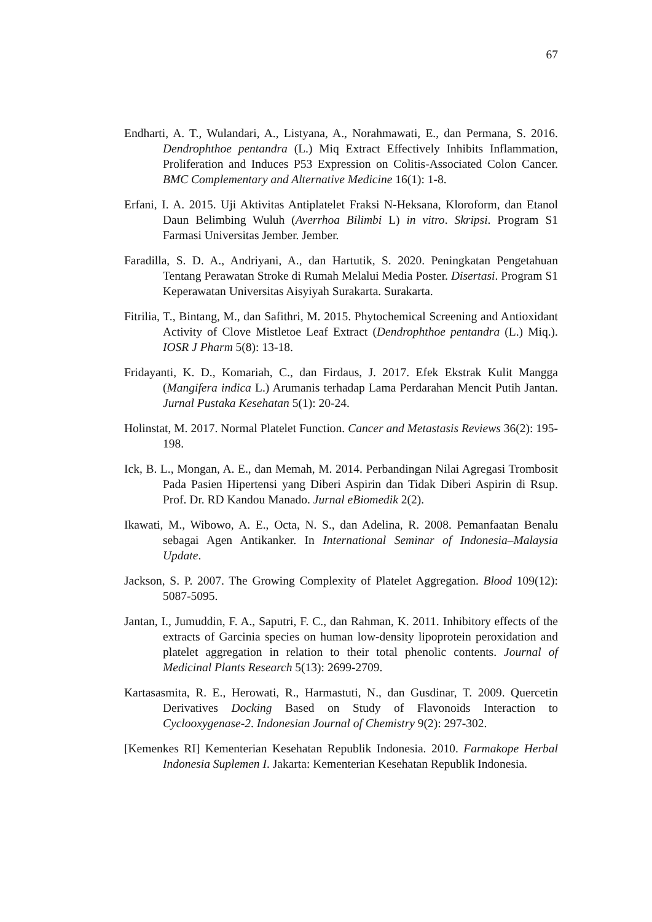67
Endharti, A. T., Wulandari, A., Listyana, A., Norahmawati, E., dan Permana, S. 2016. Dendrophthoe pentandra (L.) Miq Extract Effectively Inhibits Inflammation, Proliferation and Induces P53 Expression on Colitis-Associated Colon Cancer. BMC Complementary and Alternative Medicine 16(1): 1-8.
Erfani, I. A. 2015. Uji Aktivitas Antiplatelet Fraksi N-Heksana, Kloroform, dan Etanol Daun Belimbing Wuluh (Averrhoa Bilimbi L) in vitro. Skripsi. Program S1 Farmasi Universitas Jember. Jember.
Faradilla, S. D. A., Andriyani, A., dan Hartutik, S. 2020. Peningkatan Pengetahuan Tentang Perawatan Stroke di Rumah Melalui Media Poster. Disertasi. Program S1 Keperawatan Universitas Aisyiyah Surakarta. Surakarta.
Fitrilia, T., Bintang, M., dan Safithri, M. 2015. Phytochemical Screening and Antioxidant Activity of Clove Mistletoe Leaf Extract (Dendrophthoe pentandra (L.) Miq.). IOSR J Pharm 5(8): 13-18.
Fridayanti, K. D., Komariah, C., dan Firdaus, J. 2017. Efek Ekstrak Kulit Mangga (Mangifera indica L.) Arumanis terhadap Lama Perdarahan Mencit Putih Jantan. Jurnal Pustaka Kesehatan 5(1): 20-24.
Holinstat, M. 2017. Normal Platelet Function. Cancer and Metastasis Reviews 36(2): 195-198.
Ick, B. L., Mongan, A. E., dan Memah, M. 2014. Perbandingan Nilai Agregasi Trombosit Pada Pasien Hipertensi yang Diberi Aspirin dan Tidak Diberi Aspirin di Rsup. Prof. Dr. RD Kandou Manado. Jurnal eBiomedik 2(2).
Ikawati, M., Wibowo, A. E., Octa, N. S., dan Adelina, R. 2008. Pemanfaatan Benalu sebagai Agen Antikanker. In International Seminar of Indonesia–Malaysia Update.
Jackson, S. P. 2007. The Growing Complexity of Platelet Aggregation. Blood 109(12): 5087-5095.
Jantan, I., Jumuddin, F. A., Saputri, F. C., dan Rahman, K. 2011. Inhibitory effects of the extracts of Garcinia species on human low-density lipoprotein peroxidation and platelet aggregation in relation to their total phenolic contents. Journal of Medicinal Plants Research 5(13): 2699-2709.
Kartasasmita, R. E., Herowati, R., Harmastuti, N., dan Gusdinar, T. 2009. Quercetin Derivatives Docking Based on Study of Flavonoids Interaction to Cyclooxygenase-2. Indonesian Journal of Chemistry 9(2): 297-302.
[Kemenkes RI] Kementerian Kesehatan Republik Indonesia. 2010. Farmakope Herbal Indonesia Suplemen I. Jakarta: Kementerian Kesehatan Republik Indonesia.